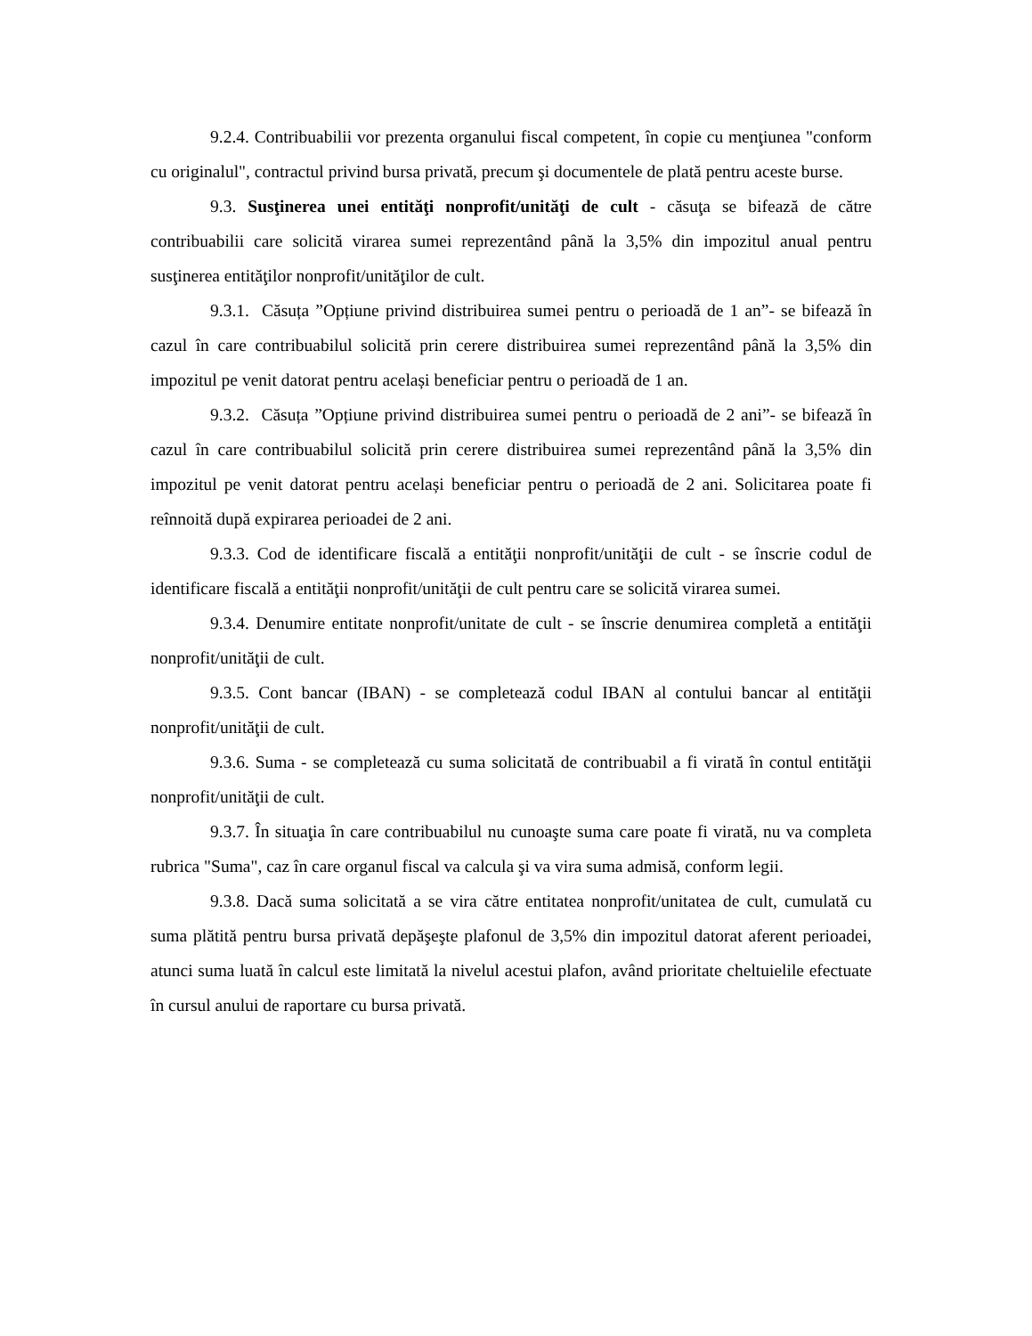9.2.4. Contribuabilii vor prezenta organului fiscal competent, în copie cu menţiunea "conform cu originalul", contractul privind bursa privată, precum şi documentele de plată pentru aceste burse.
9.3. Susţinerea unei entităţi nonprofit/unităţi de cult - căsuţa se bifează de către contribuabilii care solicită virarea sumei reprezentând până la 3,5% din impozitul anual pentru susţinerea entităţilor nonprofit/unităţilor de cult.
9.3.1. Căsuța ”Opțiune privind distribuirea sumei pentru o perioadă de 1 an”- se bifează în cazul în care contribuabilul solicită prin cerere distribuirea sumei reprezentând până la 3,5% din impozitul pe venit datorat pentru același beneficiar pentru o perioadă de 1 an.
9.3.2. Căsuța ”Opțiune privind distribuirea sumei pentru o perioadă de 2 ani”- se bifează în cazul în care contribuabilul solicită prin cerere distribuirea sumei reprezentând până la 3,5% din impozitul pe venit datorat pentru același beneficiar pentru o perioadă de 2 ani. Solicitarea poate fi reînnoită după expirarea perioadei de 2 ani.
9.3.3. Cod de identificare fiscală a entităţii nonprofit/unităţii de cult - se înscrie codul de identificare fiscală a entităţii nonprofit/unităţii de cult pentru care se solicită virarea sumei.
9.3.4. Denumire entitate nonprofit/unitate de cult - se înscrie denumirea completă a entităţii nonprofit/unităţii de cult.
9.3.5. Cont bancar (IBAN) - se completează codul IBAN al contului bancar al entităţii nonprofit/unităţii de cult.
9.3.6. Suma - se completează cu suma solicitată de contribuabil a fi virată în contul entităţii nonprofit/unităţii de cult.
9.3.7. În situaţia în care contribuabilul nu cunoaşte suma care poate fi virată, nu va completa rubrica "Suma", caz în care organul fiscal va calcula şi va vira suma admisă, conform legii.
9.3.8. Dacă suma solicitată a se vira către entitatea nonprofit/unitatea de cult, cumulată cu suma plătită pentru bursa privată depăşeşte plafonul de 3,5% din impozitul datorat aferent perioadei, atunci suma luată în calcul este limitată la nivelul acestui plafon, având prioritate cheltuielile efectuate în cursul anului de raportare cu bursa privată.